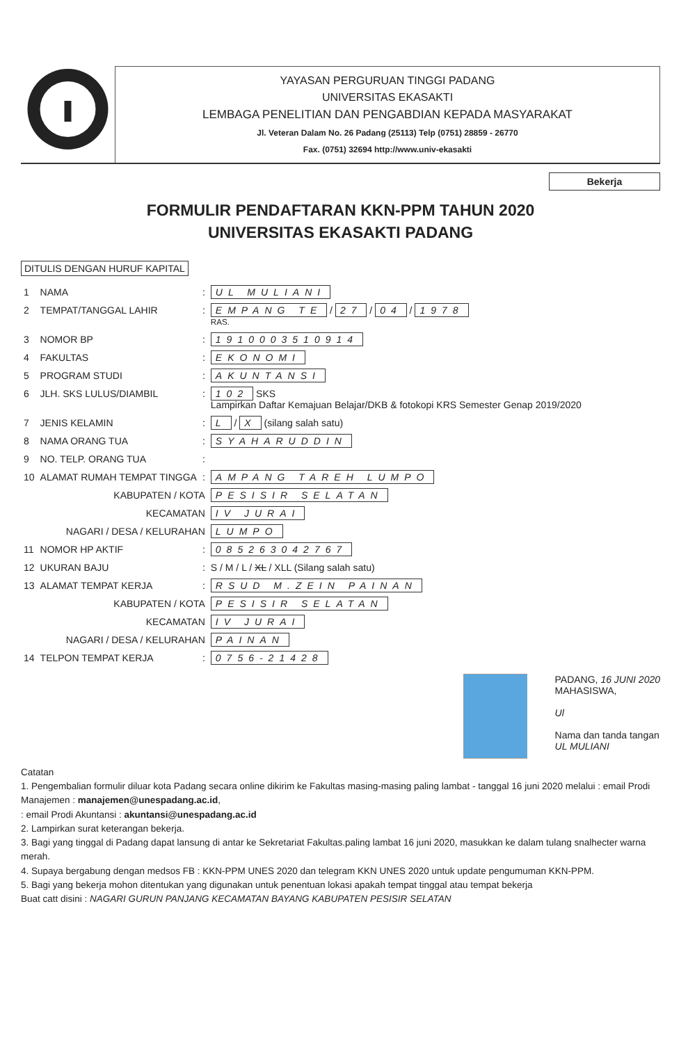YAYASAN PERGURUAN TINGGI PADANG
UNIVERSITAS EKASAKTI
LEMBAGA PENELITIAN DAN PENGABDIAN KEPADA MASYARAKAT
Jl. Veteran Dalam No. 26 Padang (25113) Telp (0751) 28859 - 26770
Fax. (0751) 32694 http://www.univ-ekasakti
Bekerja
FORMULIR PENDAFTARAN KKN-PPM TAHUN 2020
UNIVERSITAS EKASAKTI PADANG
DITULIS DENGAN HURUF KAPITAL
| 1 | NAMA | : | UL MULIANI |
| 2 | TEMPAT/TANGGAL LAHIR | : | EMPANG TE / 27 / 04 / 1978 RAS. |
| 3 | NOMOR BP | : | 1910003510914 |
| 4 | FAKULTAS | : | EKONOMI |
| 5 | PROGRAM STUDI | : | AKUNTANSI |
| 6 | JLH. SKS LULUS/DIAMBIL | : | 102 SKS Lampirkan Daftar Kemajuan Belajar/DKB & fotokopi KRS Semester Genap 2019/2020 |
| 7 | JENIS KELAMIN | : | L / X (silang salah satu) |
| 8 | NAMA ORANG TUA | : | SYAHARUDDIN |
| 9 | NO. TELP. ORANG TUA | : | |
| 10 | ALAMAT RUMAH TEMPAT TINGGA | : | AMPANG TAREH LUMPO |
| | KABUPATEN / KOTA | | PESISIR SELATAN |
| | KECAMATAN | | IV JURAI |
| | NAGARI / DESA / KELURAHAN | | LUMPO |
| 11 | NOMOR HP AKTIF | : | 085263042767 |
| 12 | UKURAN BAJU | : | S / M / L / XL / XLL (Silang salah satu) |
| 13 | ALAMAT TEMPAT KERJA | : | RSUD M.ZEIN PAINAN |
| | KABUPATEN / KOTA | | PESISIR SELATAN |
| | KECAMATAN | | IV JURAI |
| | NAGARI / DESA / KELURAHAN | | PAINAN |
| 14 | TELPON TEMPAT KERJA | : | 0756-21428 |
PADANG, 16 JUNI 2020
MAHASISWA,
Ul
Nama dan tanda tangan
UL MULIANI
Catatan
1. Pengembalian formulir diluar kota Padang secara online dikirim ke Fakultas masing-masing paling lambat - tanggal 16 juni 2020 melalui : email Prodi Manajemen : manajemen@unespadang.ac.id,
: email Prodi Akuntansi : akuntansi@unespadang.ac.id
2. Lampirkan surat keterangan bekerja.
3. Bagi yang tinggal di Padang dapat lansung di antar ke Sekretariat Fakultas.paling lambat 16 juni 2020, masukkan ke dalam tulang snalhecter warna merah.
4. Supaya bergabung dengan medsos FB : KKN-PPM UNES 2020 dan telegram KKN UNES 2020 untuk update pengumuman KKN-PPM.
5. Bagi yang bekerja mohon ditentukan yang digunakan untuk penentuan lokasi apakah tempat tinggal atau tempat bekerja
Buat catt disini : NAGARI GURUN PANJANG KECAMATAN BAYANG KABUPATEN PESISIR SELATAN